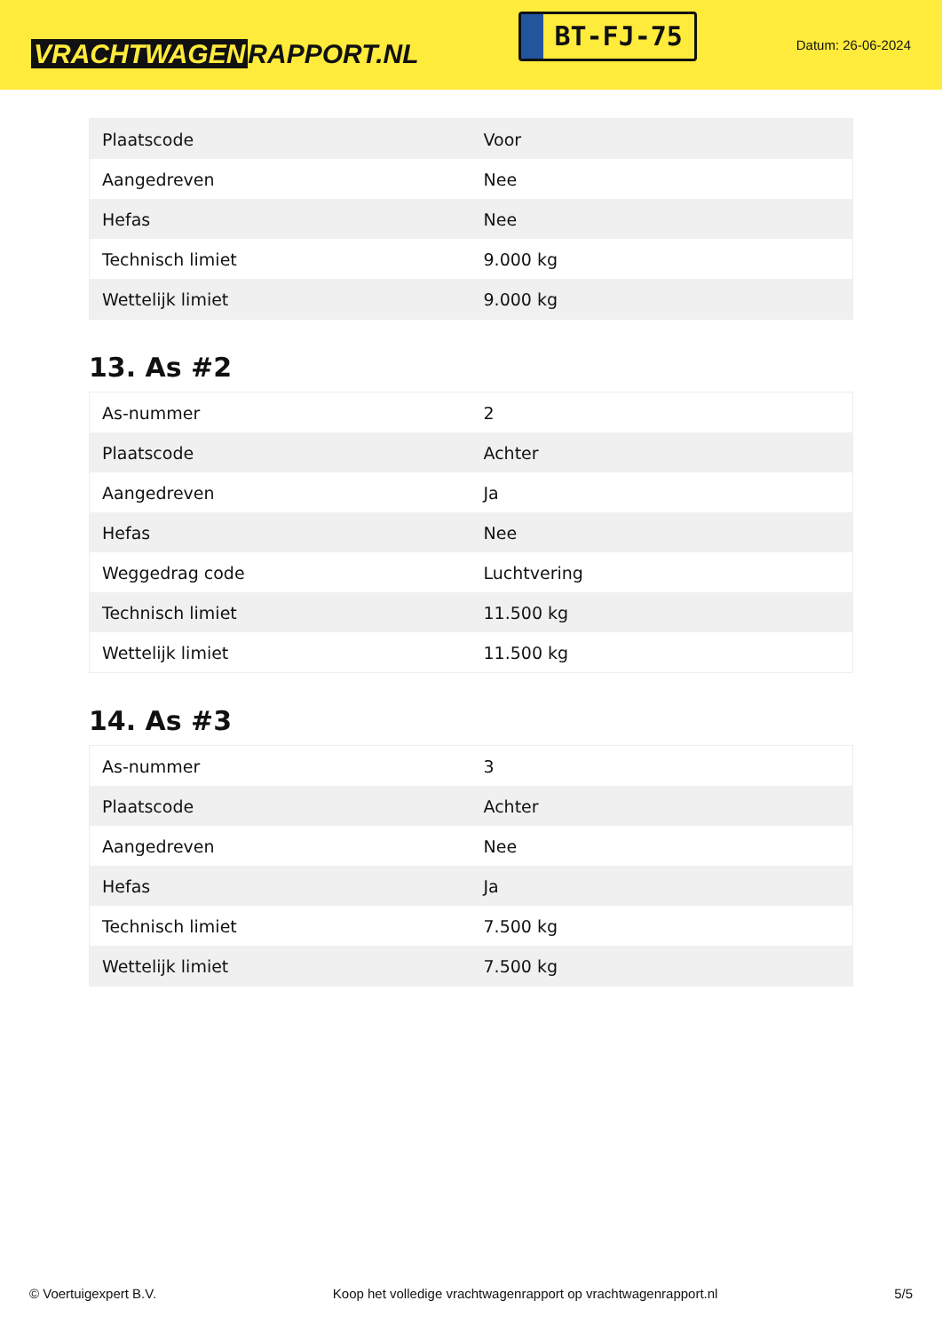VRACHTWAGEN RAPPORT.NL
BT-FJ-75
Datum: 26-06-2024
| Plaatscode | Voor |
| Aangedreven | Nee |
| Hefas | Nee |
| Technisch limiet | 9.000 kg |
| Wettelijk limiet | 9.000 kg |
13. As #2
| As-nummer | 2 |
| Plaatscode | Achter |
| Aangedreven | Ja |
| Hefas | Nee |
| Weggedrag code | Luchtvering |
| Technisch limiet | 11.500 kg |
| Wettelijk limiet | 11.500 kg |
14. As #3
| As-nummer | 3 |
| Plaatscode | Achter |
| Aangedreven | Nee |
| Hefas | Ja |
| Technisch limiet | 7.500 kg |
| Wettelijk limiet | 7.500 kg |
© Voertuigexpert B.V. Koop het volledige vrachtwagenrapport op vrachtwagenrapport.nl 5/5